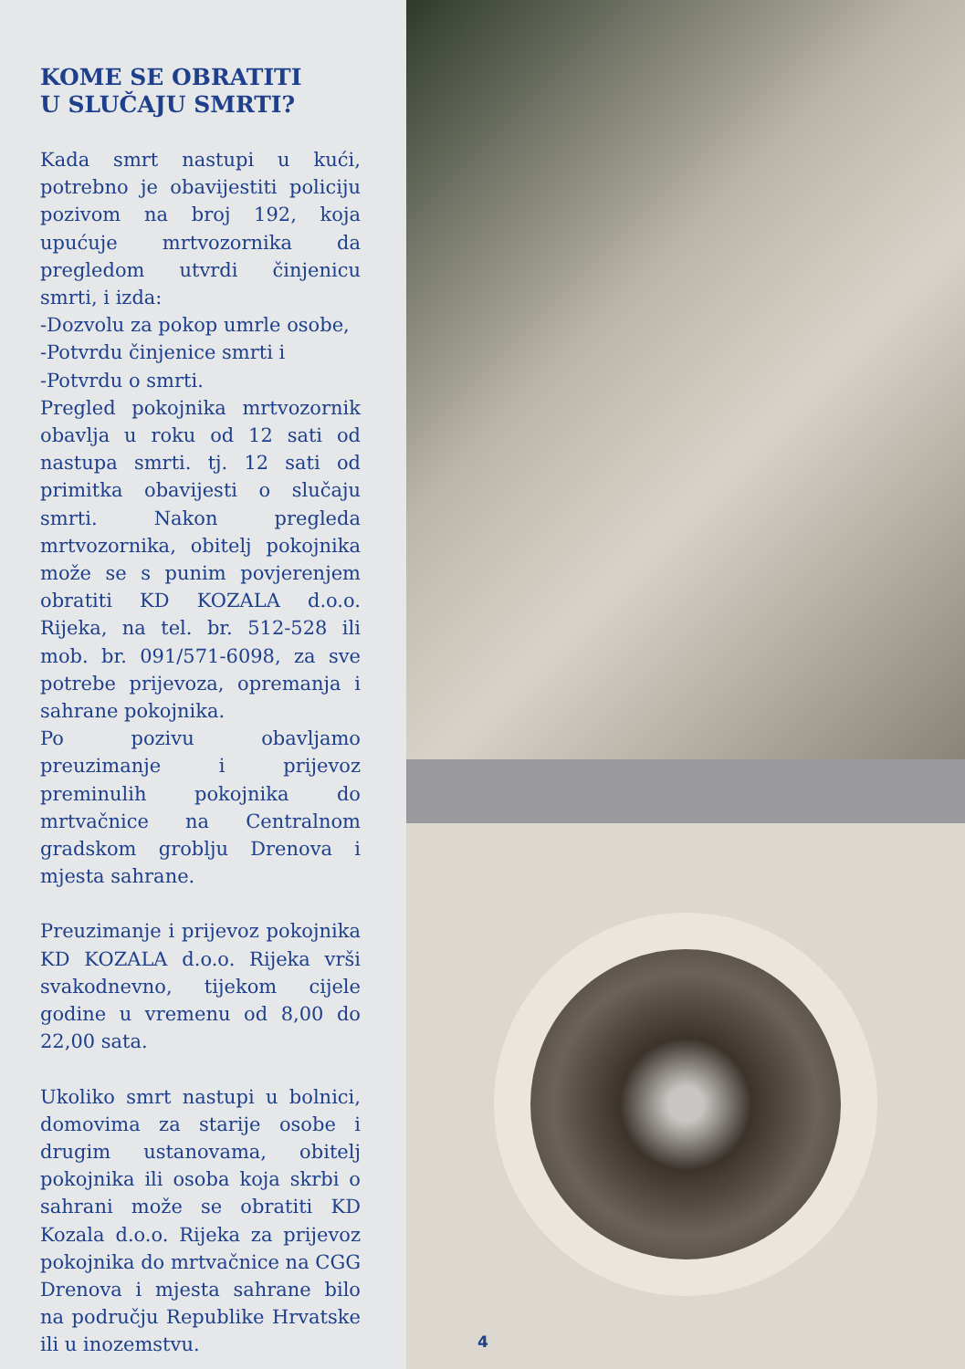KOME SE OBRATITI
U SLUČAJU SMRTI?
Kada smrt nastupi u kući, potrebno je obavijestiti policiju pozivom na broj 192, koja upućuje mrtvozornika da pregledom utvrdi činjenicu smrti, i izda:
-Dozvolu za pokop umrle osobe,
-Potvrdu činjenice smrti i
-Potvrdu o smrti.
Pregled pokojnika mrtvozornik obavlja u roku od 12 sati od nastupa smrti. tj. 12 sati od primitka obavijesti o slučaju smrti. Nakon pregleda mrtvozornika, obitelj pokojnika može se s punim povjerenjem obratiti KD KOZALA d.o.o. Rijeka, na tel. br. 512-528 ili mob. br. 091/571-6098, za sve potrebe prijevoza, opremanja i sahrane pokojnika.
Po pozivu obavljamo preuzimanje i prijevoz preminulih pokojnika do mrtvačnice na Centralnom gradskom groblju Drenova i mjesta sahrane.
Preuzimanje i prijevoz pokojnika KD KOZALA d.o.o. Rijeka vrši svakodnevno, tijekom cijele godine u vremenu od 8,00 do 22,00 sata.
Ukoliko smrt nastupi u bolnici, domovima za starije osobe i drugim ustanovama, obitelj pokojnika ili osoba koja skrbi o sahrani može se obratiti KD Kozala d.o.o. Rijeka za prijevoz pokojnika do mrtvačnice na CGG Drenova i mjesta sahrane bilo na području Republike Hrvatske ili u inozemstvu.
4